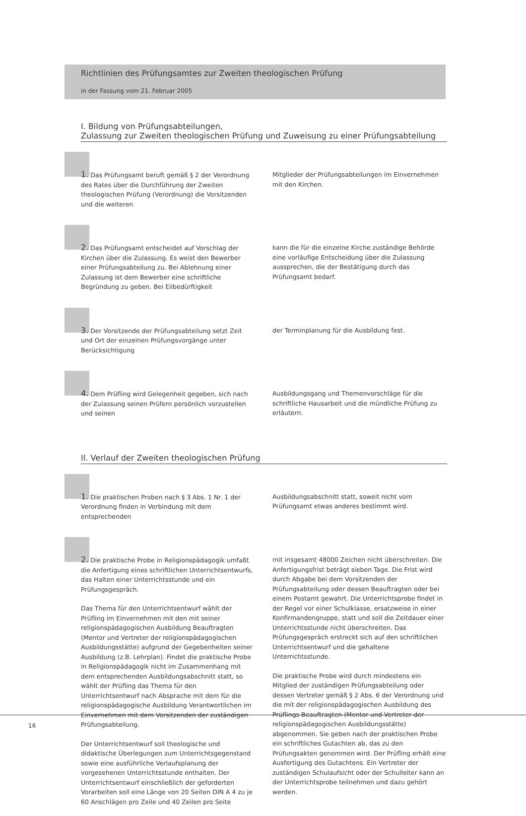Richtlinien des Prüfungsamtes zur Zweiten theologischen Prüfung
in der Fassung vom 21. Februar 2005
I. Bildung von Prüfungsabteilungen,
Zulassung zur Zweiten theologischen Prüfung und Zuweisung zu einer Prüfungsabteilung
1. Das Prüfungsamt beruft gemäß § 2 der Verordnung des Rates über die Durchführung der Zweiten theologischen Prüfung (Verordnung) die Vorsitzenden und die weiteren
Mitglieder der Prüfungsabteilungen im Einvernehmen mit den Kirchen.
2. Das Prüfungsamt entscheidet auf Vorschlag der Kirchen über die Zulassung. Es weist den Bewerber einer Prüfungsabteilung zu. Bei Ablehnung einer Zulassung ist dem Bewerber eine schriftliche Begründung zu geben. Bei Eilbedürftigkeit
kann die für die einzelne Kirche zuständige Behörde eine vorläufige Entscheidung über die Zulassung aussprechen, die der Bestätigung durch das Prüfungsamt bedarf.
3. Der Vorsitzende der Prüfungsabteilung setzt Zeit und Ort der einzelnen Prüfungsvorgänge unter Berücksichtigung
der Terminplanung für die Ausbildung fest.
4. Dem Prüfling wird Gelegenheit gegeben, sich nach der Zulassung seinen Prüfern persönlich vorzustellen und seinen
Ausbildungsgang und Themenvorschläge für die schriftliche Hausarbeit und die mündliche Prüfung zu erläutern.
II. Verlauf der Zweiten theologischen Prüfung
1. Die praktischen Proben nach § 3 Abs. 1 Nr. 1 der Verordnung finden in Verbindung mit dem entsprechenden
Ausbildungsabschnitt statt, soweit nicht vom Prüfungsamt etwas anderes bestimmt wird.
2. Die praktische Probe in Religionspädagogik umfaßt die Anfertigung eines schriftlichen Unterrichtsentwurfs, das Halten einer Unterrichtsstunde und ein Prüfungsgespräch.
Das Thema für den Unterrichtsentwurf wählt der Prüfling im Einvernehmen mit den mit seiner religionspädagogischen Ausbildung Beauftragten (Mentor und Vertreter der religionspädagogischen Ausbildungsstätte) aufgrund der Gegebenheiten seiner Ausbildung (z.B. Lehrplan). Findet die praktische Probe in Religionspädagogik nicht im Zusammenhang mit dem entsprechenden Ausbildungsabschnitt statt, so wählt der Prüfling das Thema für den Unterrichtsentwurf nach Absprache mit dem für die religionspädagogische Ausbildung Verantwortlichen im Einvernehmen mit dem Vorsitzenden der zuständigen Prüfungsabteilung.
Der Unterrichtsentwurf soll theologische und didaktische Überlegungen zum Unterrichtsgegenstand sowie eine ausführliche Verlaufsplanung der vorgesehenen Unterrichtsstunde enthalten. Der Unterrichtsentwurf einschließlich der geforderten Vorarbeiten soll eine Länge von 20 Seiten DIN A 4 zu je 60 Anschlägen pro Zeile und 40 Zeilen pro Seite
mit insgesamt 48000 Zeichen nicht überschreiten. Die Anfertigungsfrist beträgt sieben Tage. Die Frist wird durch Abgabe bei dem Vorsitzenden der Prüfungsabteilung oder dessen Beauftragten oder bei einem Postamt gewahrt. Die Unterrichtsprobe findet in der Regel vor einer Schulklasse, ersatzweise in einer Konfirmandengruppe, statt und soll die Zeitdauer einer Unterrichtsstunde nicht überschreiten. Das Prüfungsgespräch erstreckt sich auf den schriftlichen Unterrichtsentwurf und die gehaltene Unterrichtsstunde.
Die praktische Probe wird durch mindestens ein Mitglied der zuständigen Prüfungsabteilung oder dessen Vertreter gemäß § 2 Abs. 6 der Verordnung und die mit der religionspädagogischen Ausbildung des Prüflings Beauftragten (Mentor und Vertreter der religionspädagogischen Ausbildungsstätte) abgenommen. Sie geben nach der praktischen Probe ein schriftliches Gutachten ab, das zu den Prüfungsakten genommen wird. Der Prüfling erhält eine Ausfertigung des Gutachtens. Ein Vertreter der zuständigen Schulaufsicht oder der Schulleiter kann an der Unterrichtsprobe teilnehmen und dazu gehört werden.
16